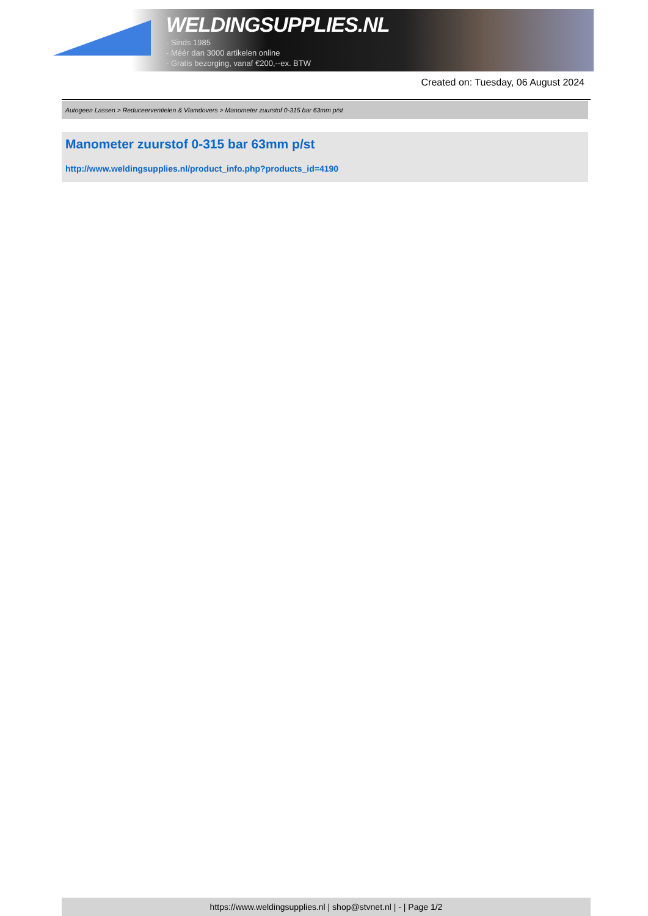WELDINGSUPPLIES.NL
- Sinds 1985
- Méér dan 3000 artikelen online
- Gratis bezorging, vanaf €200,--ex. BTW
Created on: Tuesday, 06 August 2024
Autogeen Lassen > Reduceerventielen & Vlamdovers > Manometer zuurstof 0-315 bar 63mm p/st
Manometer zuurstof 0-315 bar 63mm p/st
http://www.weldingsupplies.nl/product_info.php?products_id=4190
https://www.weldingsupplies.nl | shop@stvnet.nl | - | Page 1/2